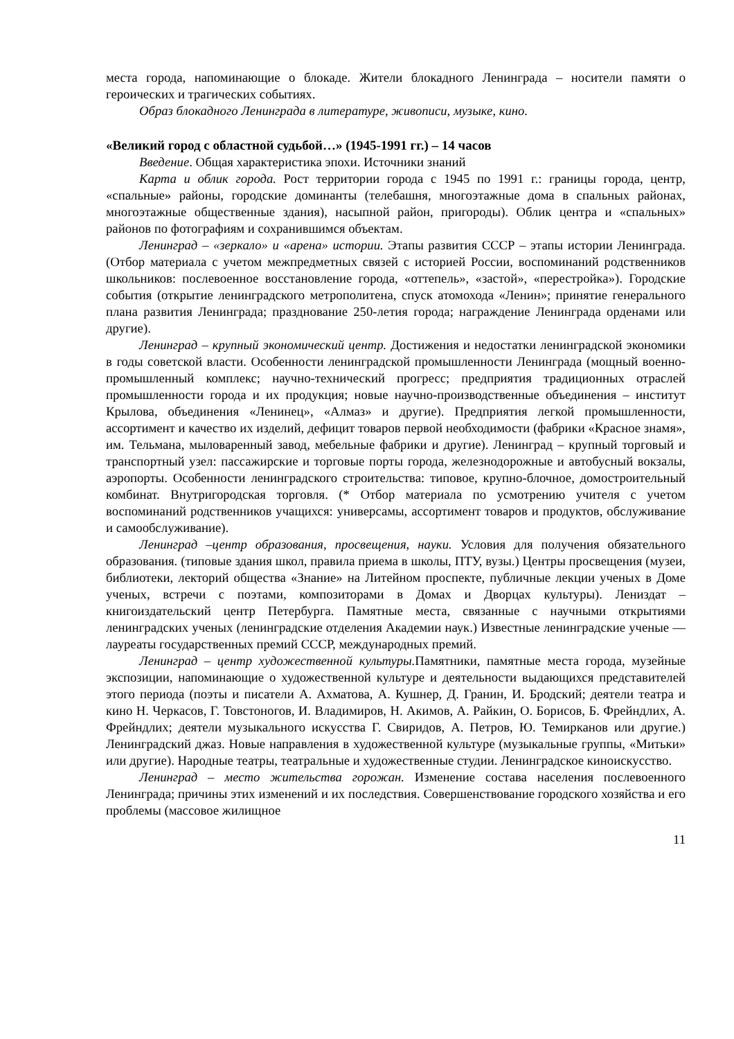места города, напоминающие о блокаде. Жители блокадного Ленинграда – носители памяти о героических и трагических событиях.
Образ блокадного Ленинграда в литературе, живописи, музыке, кино.
«Великий город с областной судьбой…» (1945-1991 гг.) – 14 часов
Введение. Общая характеристика эпохи. Источники знаний
Карта и облик города. Рост территории города с 1945 по 1991 г.: границы города, центр, «спальные» районы, городские доминанты (телебашня, многоэтажные дома в спальных районах, многоэтажные общественные здания), насыпной район, пригороды). Облик центра и «спальных» районов по фотографиям и сохранившимся объектам.
Ленинград – «зеркало» и «арена» истории. Этапы развития СССР – этапы истории Ленинграда. (Отбор материала с учетом межпредметных связей с историей России, воспоминаний родственников школьников: послевоенное восстановление города, «оттепель», «застой», «перестройка»). Городские события (открытие ленинградского метрополитена, спуск атомохода «Ленин»; принятие генерального плана развития Ленинграда; празднование 250-летия города; награждение Ленинграда орденами или другие).
Ленинград – крупный экономический центр. Достижения и недостатки ленинградской экономики в годы советской власти. Особенности ленинградской промышленности Ленинграда (мощный военно-промышленный комплекс; научно-технический прогресс; предприятия традиционных отраслей промышленности города и их продукция; новые научно-производственные объединения – институт Крылова, объединения «Ленинец», «Алмаз» и другие). Предприятия легкой промышленности, ассортимент и качество их изделий, дефицит товаров первой необходимости (фабрики «Красное знамя», им. Тельмана, мыловаренный завод, мебельные фабрики и другие). Ленинград – крупный торговый и транспортный узел: пассажирские и торговые порты города, железнодорожные и автобусный вокзалы, аэропорты. Особенности ленинградского строительства: типовое, крупно-блочное, домостроительный комбинат. Внутригородская торговля. (* Отбор материала по усмотрению учителя с учетом воспоминаний родственников учащихся: универсамы, ассортимент товаров и продуктов, обслуживание и самообслуживание).
Ленинград –центр образования, просвещения, науки. Условия для получения обязательного образования. (типовые здания школ, правила приема в школы, ПТУ, вузы.) Центры просвещения (музеи, библиотеки, лекторий общества «Знание» на Литейном проспекте, публичные лекции ученых в Доме ученых, встречи с поэтами, композиторами в Домах и Дворцах культуры). Лениздат – книгоиздательский центр Петербурга. Памятные места, связанные с научными открытиями ленинградских ученых (ленинградские отделения Академии наук.) Известные ленинградские ученые — лауреаты государственных премий СССР, международных премий.
Ленинград – центр художественной культуры. Памятники, памятные места города, музейные экспозиции, напоминающие о художественной культуре и деятельности выдающихся представителей этого периода (поэты и писатели А. Ахматова, А. Кушнер, Д. Гранин, И. Бродский; деятели театра и кино Н. Черкасов, Г. Товстоногов, И. Владимиров, Н. Акимов, А. Райкин, О. Борисов, Б. Фрейндлих, А. Фрейндлих; деятели музыкального искусства Г. Свиридов, А. Петров, Ю. Темирканов или другие.) Ленинградский джаз. Новые направления в художественной культуре (музыкальные группы, «Митьки» или другие). Народные театры, театральные и художественные студии. Ленинградское киноискусство.
Ленинград – место жительства горожан. Изменение состава населения послевоенного Ленинграда; причины этих изменений и их последствия. Совершенствование городского хозяйства и его проблемы (массовое жилищное
11